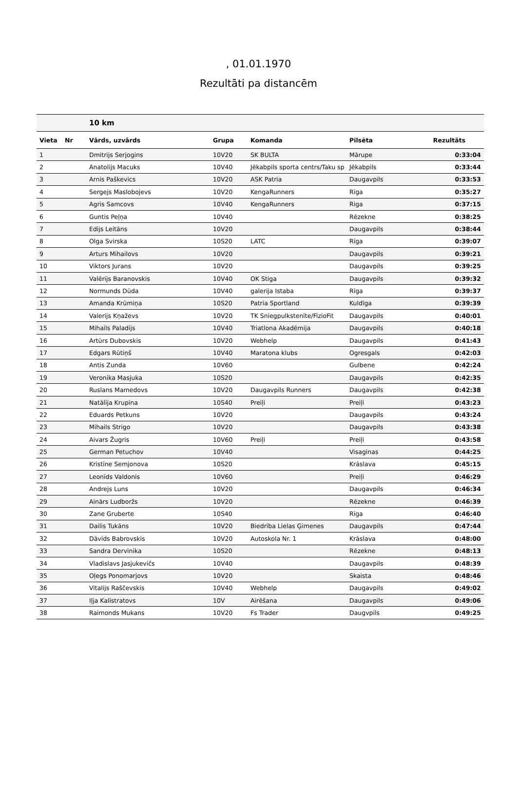, 01.01.1970
Rezultāti pa distancēm
| | | 10 km | | | | |
| --- | --- | --- | --- | --- | --- | --- |
| Vieta | Nr | Vārds, uzvārds | Grupa | Komanda | Pilsēta | Rezultāts |
| 1 | | Dmitrijs Serjogins | 10V20 | SK BULTA | Mārupe | 0:33:04 |
| 2 | | Anatolijs Macuks | 10V40 | Jēkabpils sporta centrs/Taku sp | Jēkabpils | 0:33:44 |
| 3 | | Arnis Paškevics | 10V20 | ASK Patria | Daugavpils | 0:33:53 |
| 4 | | Sergejs Maslobojevs | 10V20 | KengaRunners | Rīga | 0:35:27 |
| 5 | | Agris Samcovs | 10V40 | KengaRunners | Riga | 0:37:15 |
| 6 | | Guntis Peļņa | 10V40 | | Rēzekne | 0:38:25 |
| 7 | | Edijs Leitāns | 10V20 | | Daugavpils | 0:38:44 |
| 8 | | Olga Svirska | 10S20 | LATC | Rīga | 0:39:07 |
| 9 | | Arturs Mihailovs | 10V20 | | Daugavpils | 0:39:21 |
| 10 | | Viktors Jurans | 10V20 | | Daugavpils | 0:39:25 |
| 11 | | Valērijs Baranovskis | 10V40 | OK Stiga | Daugavpils | 0:39:32 |
| 12 | | Normunds Dūda | 10V40 | galerija Istaba | Rīga | 0:39:37 |
| 13 | | Amanda Krūmiņa | 10S20 | Patria Sportland | Kuldīga | 0:39:39 |
| 14 | | Valerijs Kņaževs | 10V20 | TK Sniegpulkstenīte/FizioFit | Daugavpils | 0:40:01 |
| 15 | | Mihails Paladijs | 10V40 | Triatlona Akadēmija | Daugavpils | 0:40:18 |
| 16 | | Artūrs Dubovskis | 10V20 | Webhelp | Daugavpils | 0:41:43 |
| 17 | | Edgars Rūtiņš | 10V40 | Maratona klubs | Ogresgals | 0:42:03 |
| 18 | | Antis Zunda | 10V60 | | Gulbene | 0:42:24 |
| 19 | | Veronika Masjuka | 10S20 | | Daugavpils | 0:42:35 |
| 20 | | Ruslans Mamedovs | 10V20 | Daugavpils Runners | Daugavpils | 0:42:38 |
| 21 | | Natālija Krupina | 10S40 | Preiļi | Preiļi | 0:43:23 |
| 22 | | Eduards Petkuns | 10V20 | | Daugavpils | 0:43:24 |
| 23 | | Mihails Strigo | 10V20 | | Daugavpils | 0:43:38 |
| 24 | | Aivars Žugris | 10V60 | Preiļi | Preiļi | 0:43:58 |
| 25 | | German Petuchov | 10V40 | | Visaginas | 0:44:25 |
| 26 | | Kristīne Semjonova | 10S20 | | Krāslava | 0:45:15 |
| 27 | | Leonīds Valdonis | 10V60 | | Preiļi | 0:46:29 |
| 28 | | Andrejs Luns | 10V20 | | Daugavpils | 0:46:34 |
| 29 | | Ainārs Ludboržs | 10V20 | | Rēzekne | 0:46:39 |
| 30 | | Zane Gruberte | 10S40 | | Rīga | 0:46:40 |
| 31 | | Dailis Tukāns | 10V20 | Biedrība Lielas Ģimenes | Daugavpils | 0:47:44 |
| 32 | | Dāvids Babrovskis | 10V20 | Autoskola Nr. 1 | Krāslava | 0:48:00 |
| 33 | | Sandra Dervinika | 10S20 | | Rēzekne | 0:48:13 |
| 34 | | Vladislavs Jasjukevičs | 10V40 | | Daugavpils | 0:48:39 |
| 35 | | Oļegs Ponomarjovs | 10V20 | | Skaista | 0:48:46 |
| 36 | | Vitalijs Raščevskis | 10V40 | Webhelp | Daugavpils | 0:49:02 |
| 37 | | Iļja Kalistratovs | 10V | Airēšana | Daugavpils | 0:49:06 |
| 38 | | Raimonds Mukans | 10V20 | Fs Trader | Daugvpils | 0:49:25 |